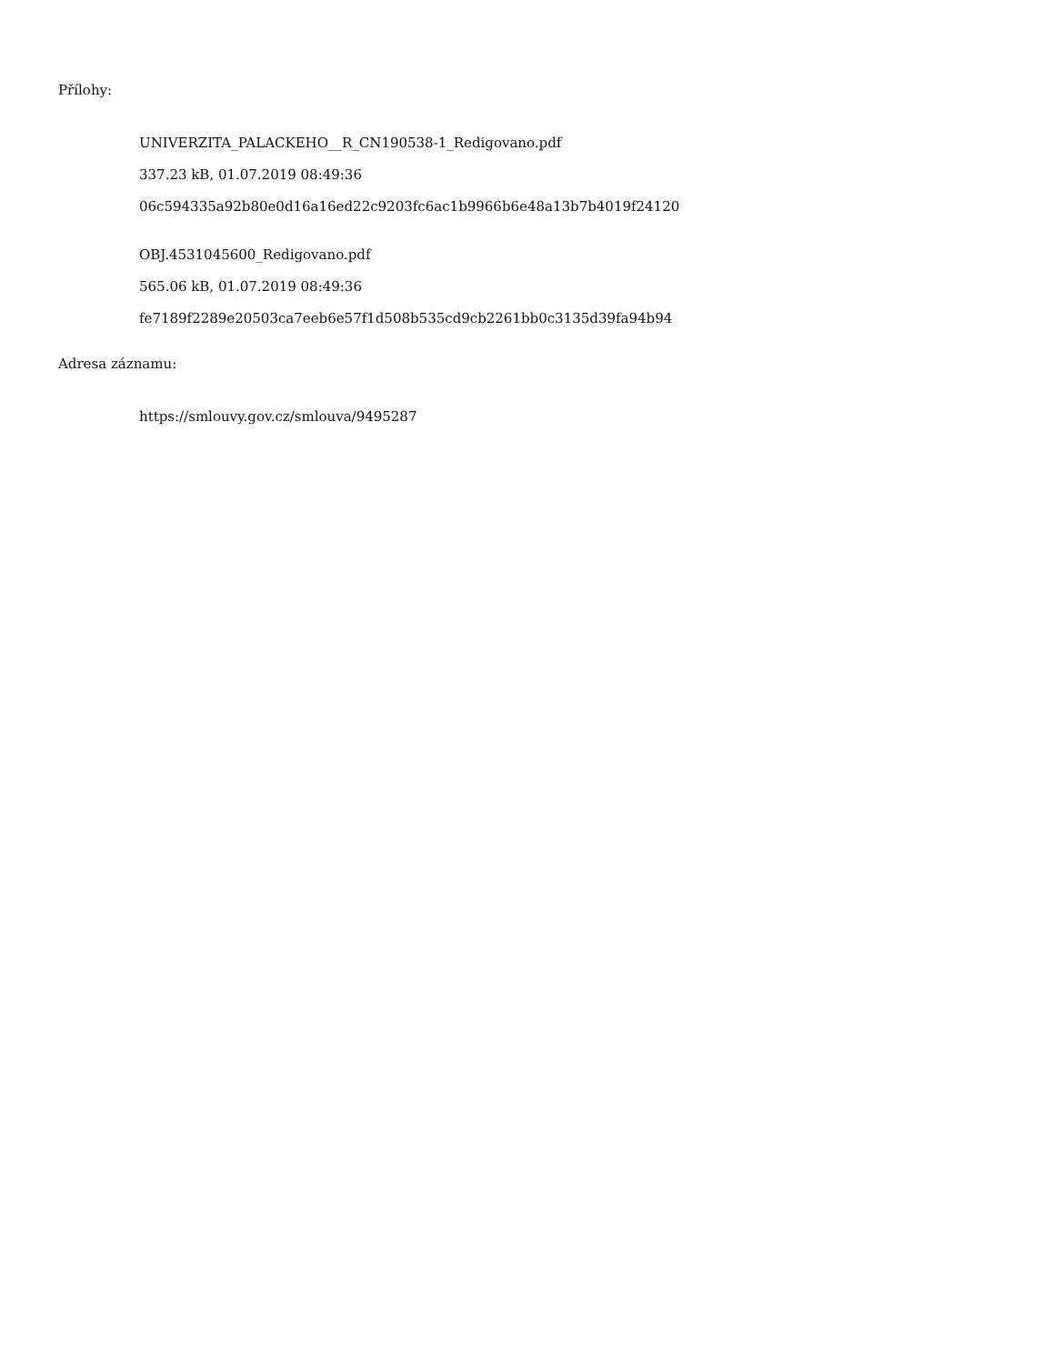Přílohy:
UNIVERZITA_PALACKEHO__R_CN190538-1_Redigovano.pdf
337.23 kB, 01.07.2019 08:49:36
06c594335a92b80e0d16a16ed22c9203fc6ac1b9966b6e48a13b7b4019f24120
OBJ.4531045600_Redigovano.pdf
565.06 kB, 01.07.2019 08:49:36
fe7189f2289e20503ca7eeb6e57f1d508b535cd9cb2261bb0c3135d39fa94b94
Adresa záznamu:
https://smlouvy.gov.cz/smlouva/9495287